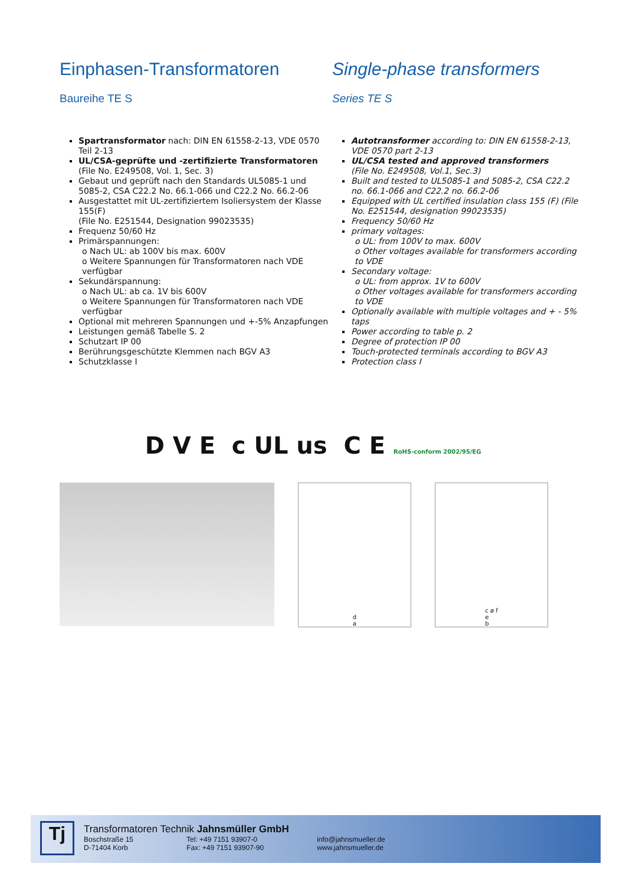Einphasen-Transformatoren
Baureihe TE S
Spartransformator nach: DIN EN 61558-2-13, VDE 0570 Teil 2-13
UL/CSA-geprüfte und -zertifizierte Transformatoren
(File No. E249508, Vol. 1, Sec. 3)
Gebaut und geprüft nach den Standards UL5085-1 und 5085-2, CSA C22.2 No. 66.1-066 und C22.2 No. 66.2-06
Ausgestattet mit UL-zertifiziertem Isoliersystem der Klasse 155(F)
(File No. E251544, Designation 99023535)
Frequenz 50/60 Hz
Primärspannungen:
o Nach UL: ab 100V bis max. 600V
o Weitere Spannungen für Transformatoren nach VDE verfügbar
Sekundärspannung:
o Nach UL: ab ca. 1V bis 600V
o Weitere Spannungen für Transformatoren nach VDE verfügbar
Optional mit mehreren Spannungen und +-5% Anzapfungen
Leistungen gemäß Tabelle S. 2
Schutzart IP 00
Berührungsgeschützte Klemmen nach BGV A3
Schutzklasse I
Single-phase transformers
Series TE S
Autotransformer according to: DIN EN 61558-2-13, VDE 0570 part 2-13
UL/CSA tested and approved transformers
(File No. E249508, Vol.1, Sec.3)
Built and tested to UL5085-1 and 5085-2, CSA C22.2 no. 66.1-066 and C22.2 no. 66.2-06
Equipped with UL certified insulation class 155 (F) (File No. E251544, designation 99023535)
Frequency 50/60 Hz
primary voltages:
o UL: from 100V to max. 600V
o Other voltages available for transformers according to VDE
Secondary voltage:
o UL: from approx. 1V to 600V
o Other voltages available for transformers according to VDE
Optionally available with multiple voltages and + - 5% taps
Power according to table p. 2
Degree of protection IP 00
Touch-protected terminals according to BGV A3
Protection class I
D V E c UL us C E RoHS-conform 2002/95/EG
d
a
c ø f
e
b
Tj
Transformatoren Technik Jahnsmüller GmbH
Boschstraße 15
D-71404 Korb
Tel: +49 7151 93907-0
Fax: +49 7151 93907-90
info@jahnsmueller.de
www.jahnsmueller.de